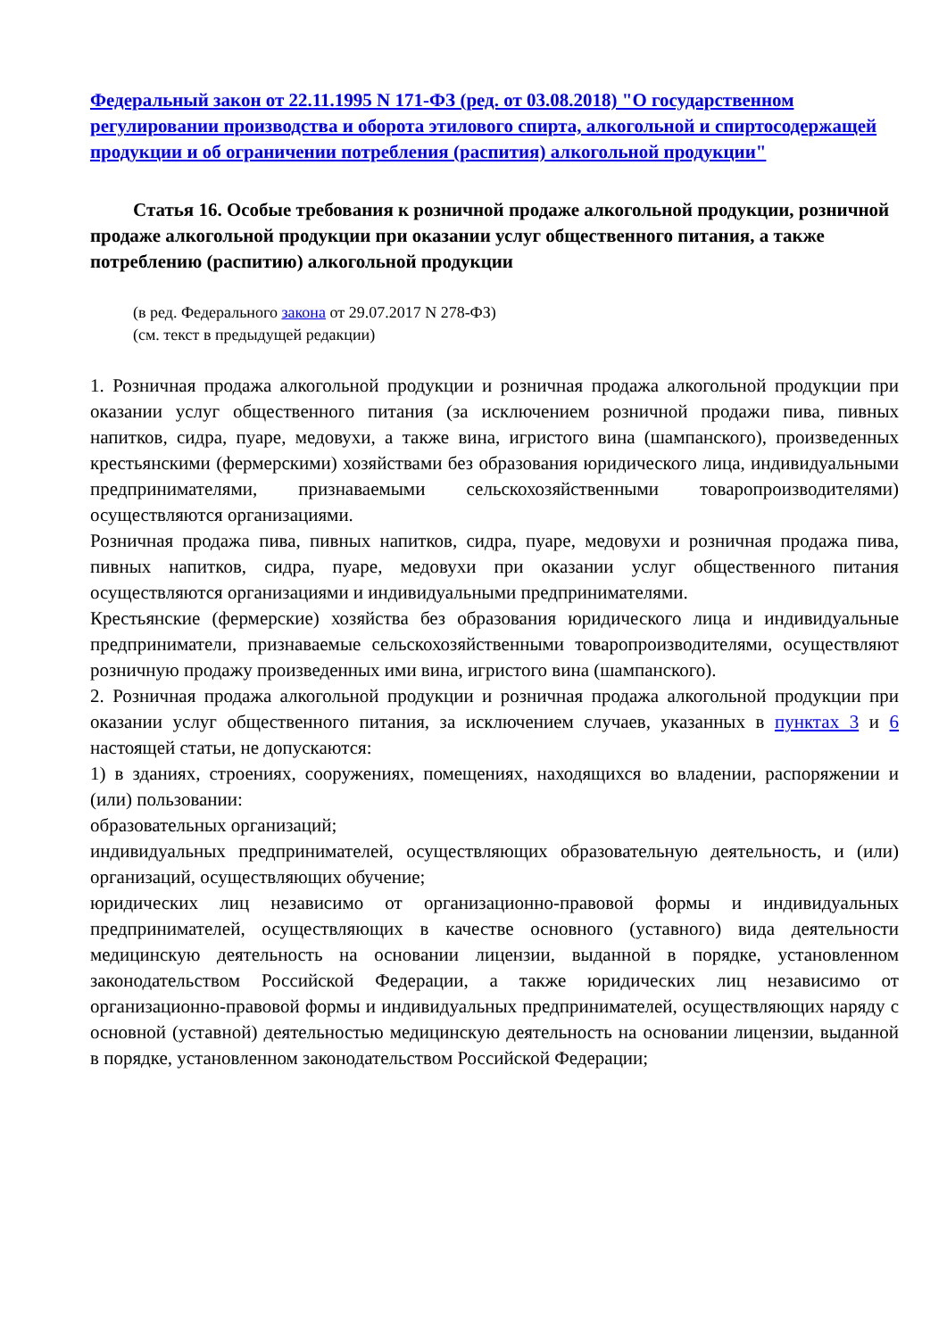Федеральный закон от 22.11.1995 N 171-ФЗ (ред. от 03.08.2018) "О государственном регулировании производства и оборота этилового спирта, алкогольной и спиртосодержащей продукции и об ограничении потребления (распития) алкогольной продукции"
Статья 16. Особые требования к розничной продаже алкогольной продукции, розничной продаже алкогольной продукции при оказании услуг общественного питания, а также потреблению (распитию) алкогольной продукции
(в ред. Федерального закона от 29.07.2017 N 278-ФЗ)
(см. текст в предыдущей редакции)
1. Розничная продажа алкогольной продукции и розничная продажа алкогольной продукции при оказании услуг общественного питания (за исключением розничной продажи пива, пивных напитков, сидра, пуаре, медовухи, а также вина, игристого вина (шампанского), произведенных крестьянскими (фермерскими) хозяйствами без образования юридического лица, индивидуальными предпринимателями, признаваемыми сельскохозяйственными товаропроизводителями) осуществляются организациями.
Розничная продажа пива, пивных напитков, сидра, пуаре, медовухи и розничная продажа пива, пивных напитков, сидра, пуаре, медовухи при оказании услуг общественного питания осуществляются организациями и индивидуальными предпринимателями.
Крестьянские (фермерские) хозяйства без образования юридического лица и индивидуальные предприниматели, признаваемые сельскохозяйственными товаропроизводителями, осуществляют розничную продажу произведенных ими вина, игристого вина (шампанского).
2. Розничная продажа алкогольной продукции и розничная продажа алкогольной продукции при оказании услуг общественного питания, за исключением случаев, указанных в пунктах 3 и 6 настоящей статьи, не допускаются:
1) в зданиях, строениях, сооружениях, помещениях, находящихся во владении, распоряжении и (или) пользовании:
образовательных организаций;
индивидуальных предпринимателей, осуществляющих образовательную деятельность, и (или) организаций, осуществляющих обучение;
юридических лиц независимо от организационно-правовой формы и индивидуальных предпринимателей, осуществляющих в качестве основного (уставного) вида деятельности медицинскую деятельность на основании лицензии, выданной в порядке, установленном законодательством Российской Федерации, а также юридических лиц независимо от организационно-правовой формы и индивидуальных предпринимателей, осуществляющих наряду с основной (уставной) деятельностью медицинскую деятельность на основании лицензии, выданной в порядке, установленном законодательством Российской Федерации;